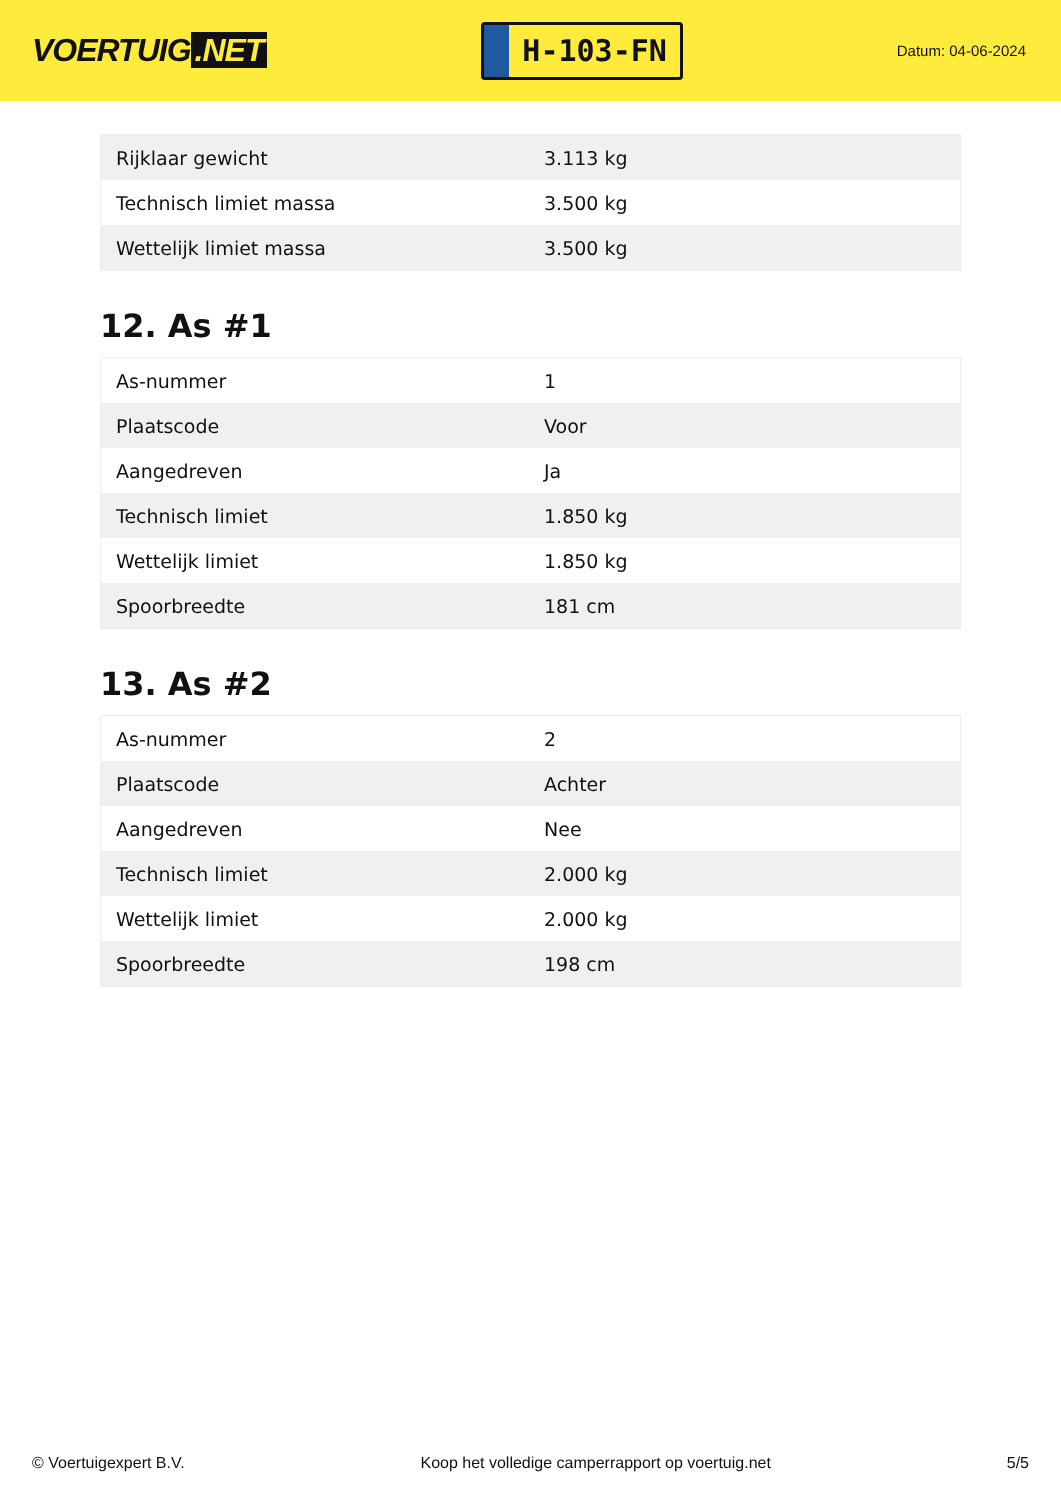VOERTUIG.NET
H-103-FN
Datum: 04-06-2024
| Rijklaar gewicht | 3.113 kg |
| Technisch limiet massa | 3.500 kg |
| Wettelijk limiet massa | 3.500 kg |
12. As #1
| As-nummer | 1 |
| Plaatscode | Voor |
| Aangedreven | Ja |
| Technisch limiet | 1.850 kg |
| Wettelijk limiet | 1.850 kg |
| Spoorbreedte | 181 cm |
13. As #2
| As-nummer | 2 |
| Plaatscode | Achter |
| Aangedreven | Nee |
| Technisch limiet | 2.000 kg |
| Wettelijk limiet | 2.000 kg |
| Spoorbreedte | 198 cm |
© Voertuigexpert B.V. Koop het volledige camperrapport op voertuig.net 5/5